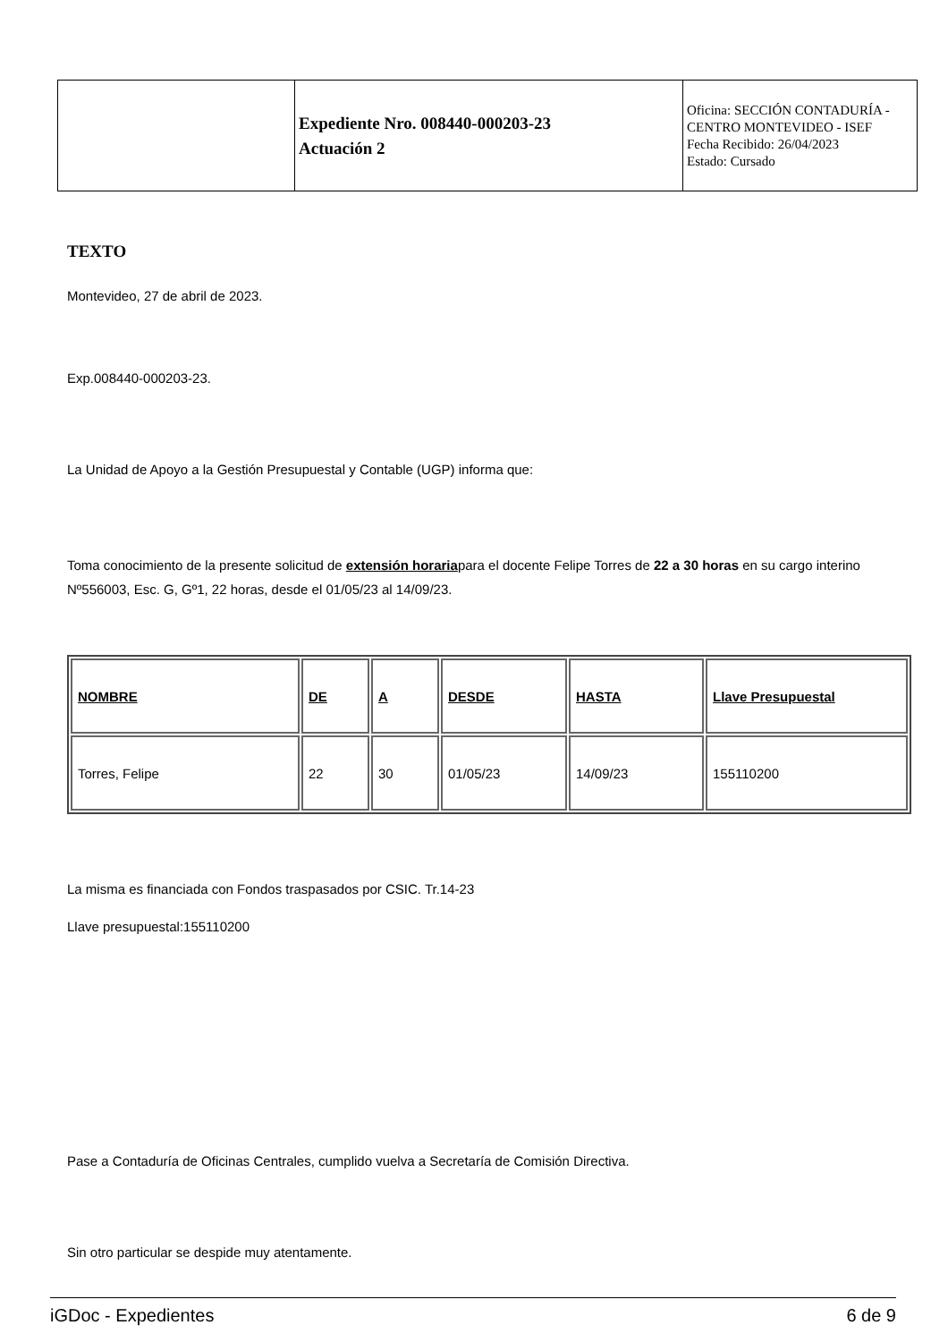| | Expediente Nro. 008440-000203-23 Actuación 2 | Oficina: SECCIÓN CONTADURÍA - CENTRO MONTEVIDEO - ISEF Fecha Recibido: 26/04/2023 Estado: Cursado |
TEXTO
Montevideo, 27 de abril de 2023.
Exp.008440-000203-23.
La Unidad de Apoyo a la Gestión Presupuestal y Contable (UGP) informa que:
Toma conocimiento de la presente solicitud de extensión horariapara el docente Felipe Torres de 22 a 30 horas en su cargo interino Nº556003, Esc. G, Gº1, 22 horas, desde el 01/05/23 al 14/09/23.
| NOMBRE | DE | A | DESDE | HASTA | Llave Presupuestal |
| --- | --- | --- | --- | --- | --- |
| Torres, Felipe | 22 | 30 | 01/05/23 | 14/09/23 | 155110200 |
La misma es financiada con Fondos traspasados por CSIC. Tr.14-23
Llave presupuestal:155110200
Pase a Contaduría de Oficinas Centrales, cumplido vuelva a Secretaría de Comisión Directiva.
Sin otro particular se despide muy atentamente.
iGDoc - Expedientes 6 de 9